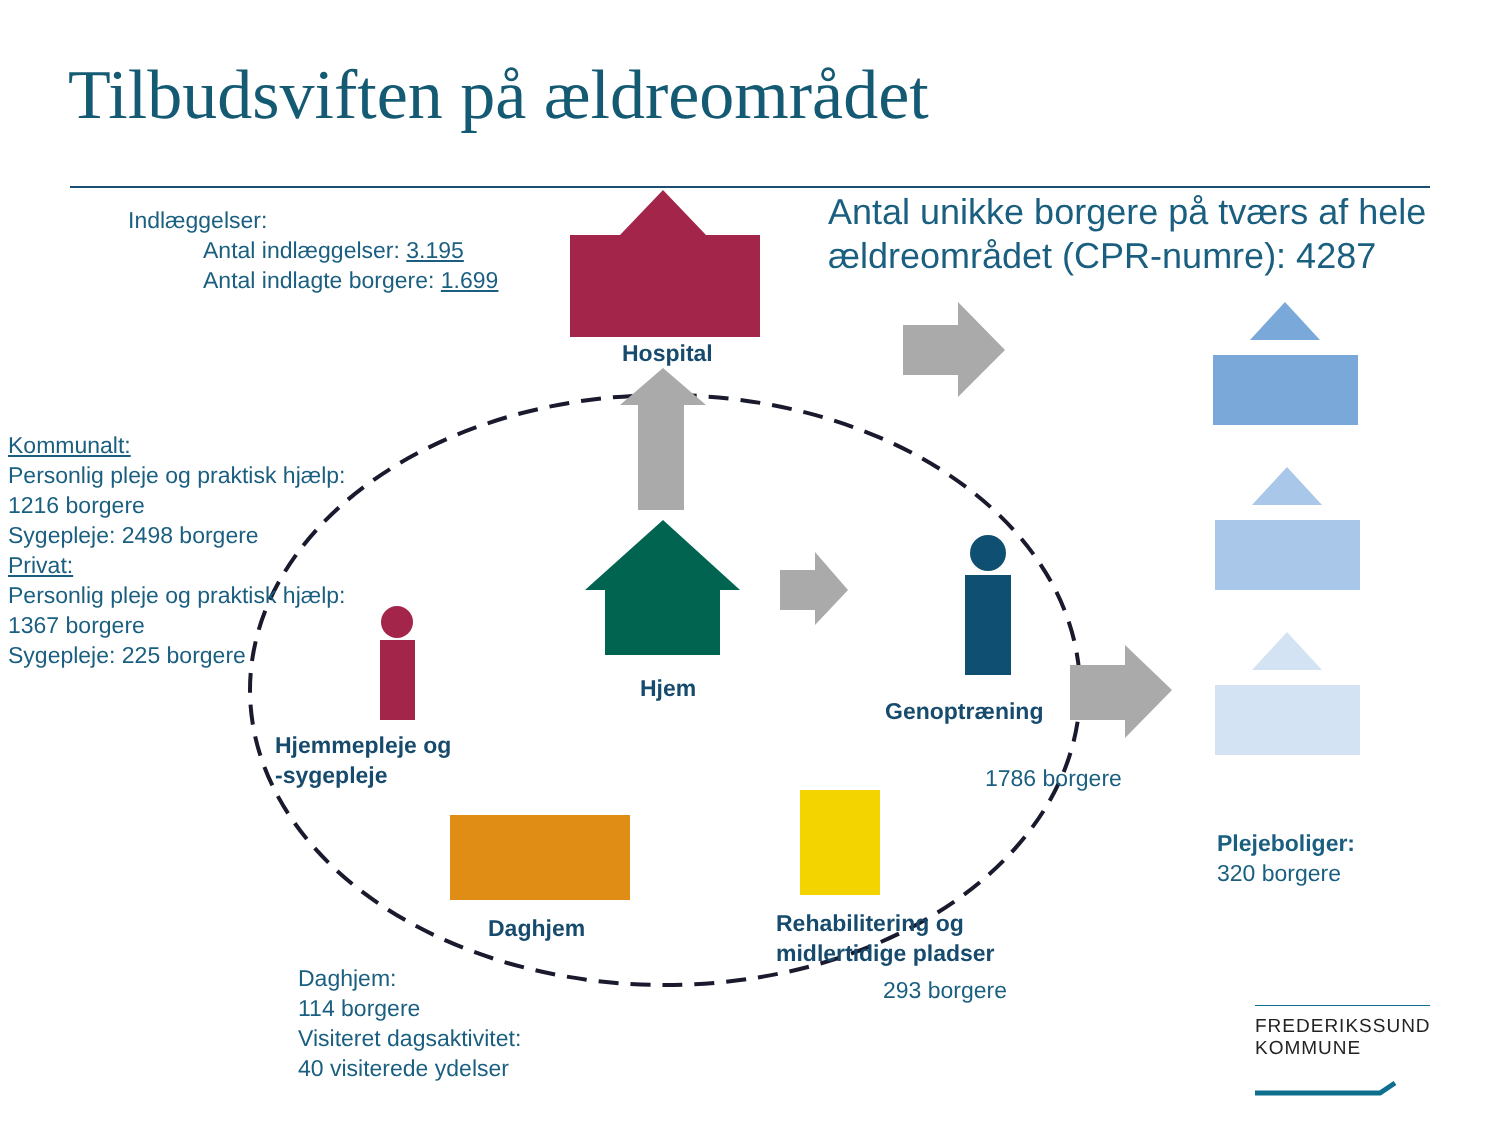Tilbudsviften på ældreområdet
Indlæggelser:
Antal indlæggelser: 3.195
Antal indlagte borgere: 1.699
Antal unikke borgere på tværs af hele
ældreområdet (CPR-numre): 4287
Hospital
Hjem
Genoptræning
1786 borgere
Hjemmepleje og
-sygepleje
Daghjem
Rehabilitering og
midlertidige pladser
293 borgere
Kommunalt:
Personlig pleje og praktisk hjælp:
1216 borgere
Sygepleje: 2498 borgere
Privat:
Personlig pleje og praktisk hjælp:
1367 borgere
Sygepleje: 225 borgere
Daghjem:
114 borgere
Visiteret dagsaktivitet:
40 visiterede ydelser
Plejeboliger:
320 borgere
FREDERIKSSUND
KOMMUNE